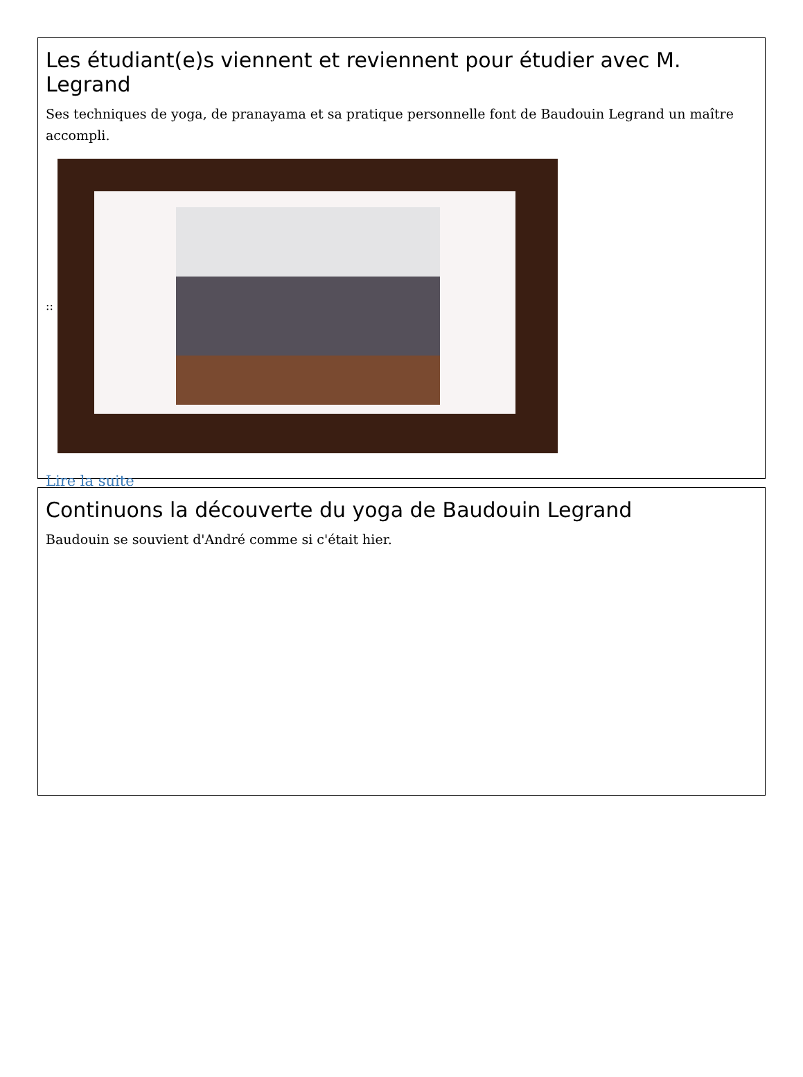Les étudiant(e)s viennent et reviennent pour étudier avec M. Legrand
Ses techniques de yoga, de pranayama et sa pratique personnelle font de Baudouin Legrand un maître accompli.
::
Lire la suite
Continuons la découverte du yoga de Baudouin Legrand
Baudouin se souvient d'André comme si c'était hier.